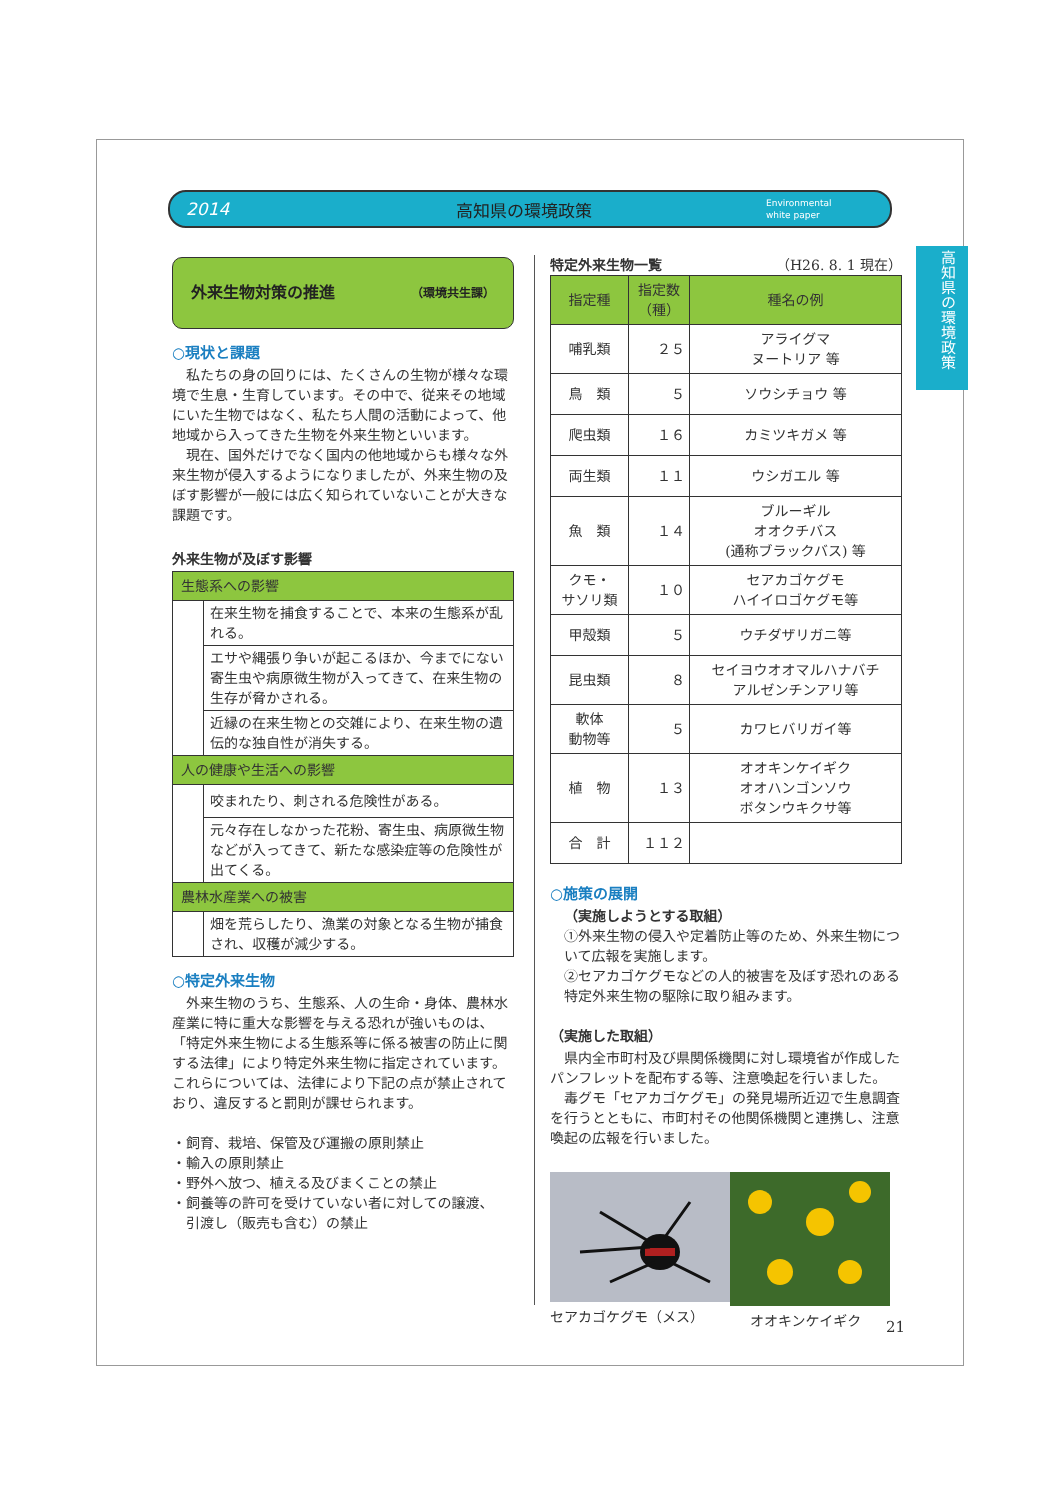2014 高知県の環境政策 Environmental
white paper
高知県の環境政策
外来生物対策の推進 （環境共生課）
○現状と課題
私たちの身の回りには、たくさんの生物が様々な環境で生息・生育しています。その中で、従来その地域にいた生物ではなく、私たち人間の活動によって、他地域から入ってきた生物を外来生物といいます。
現在、国外だけでなく国内の他地域からも様々な外来生物が侵入するようになりましたが、外来生物の及ぼす影響が一般には広く知られていないことが大きな課題です。
外来生物が及ぼす影響
| 生態系への影響 | |
| | 在来生物を捕食することで、本来の生態系が乱れる。 |
| | エサや縄張り争いが起こるほか、今までにない寄生虫や病原微生物が入ってきて、在来生物の生存が脅かされる。 |
| | 近縁の在来生物との交雑により、在来生物の遺伝的な独自性が消失する。 |
| 人の健康や生活への影響 | |
| | 咬まれたり、刺される危険性がある。 |
| | 元々存在しなかった花粉、寄生虫、病原微生物などが入ってきて、新たな感染症等の危険性が出てくる。 |
| 農林水産業への被害 | |
| | 畑を荒らしたり、漁業の対象となる生物が捕食され、収穫が減少する。 |
○特定外来生物
外来生物のうち、生態系、人の生命・身体、農林水産業に特に重大な影響を与える恐れが強いものは、「特定外来生物による生態系等に係る被害の防止に関する法律」により特定外来生物に指定されています。これらについては、法律により下記の点が禁止されており、違反すると罰則が課せられます。
・飼育、栽培、保管及び運搬の原則禁止
・輸入の原則禁止
・野外へ放つ、植える及びまくことの禁止
・飼養等の許可を受けていない者に対しての譲渡、
　引渡し（販売も含む）の禁止
特定外来生物一覧 （H26. 8. 1 現在）
| 指定種 | 指定数 （種） | 種名の例 |
| --- | --- | --- |
| 哺乳類 | ２５ | アライグマ ヌートリア 等 |
| 鳥 類 | ５ | ソウシチョウ 等 |
| 爬虫類 | １６ | カミツキガメ 等 |
| 両生類 | １１ | ウシガエル 等 |
| 魚 類 | １４ | ブルーギル オオクチバス (通称ブラックバス) 等 |
| クモ・ サソリ類 | １０ | セアカゴケグモ ハイイロゴケグモ等 |
| 甲殻類 | ５ | ウチダザリガニ等 |
| 昆虫類 | ８ | セイヨウオオマルハナバチ アルゼンチンアリ等 |
| 軟体 動物等 | ５ | カワヒバリガイ等 |
| 植 物 | １３ | オオキンケイギク オオハンゴンソウ ボタンウキクサ等 |
| 合 計 | １１２ | |
○施策の展開
（実施しようとする取組）
①外来生物の侵入や定着防止等のため、外来生物について広報を実施します。
②セアカゴケグモなどの人的被害を及ぼす恐れのある特定外来生物の駆除に取り組みます。
（実施した取組）
県内全市町村及び県関係機関に対し環境省が作成したパンフレットを配布する等、注意喚起を行いました。
毒グモ「セアカゴケグモ」の発見場所近辺で生息調査を行うとともに、市町村その他関係機関と連携し、注意喚起の広報を行いました。
セアカゴケグモ（メス） オオキンケイギク
21